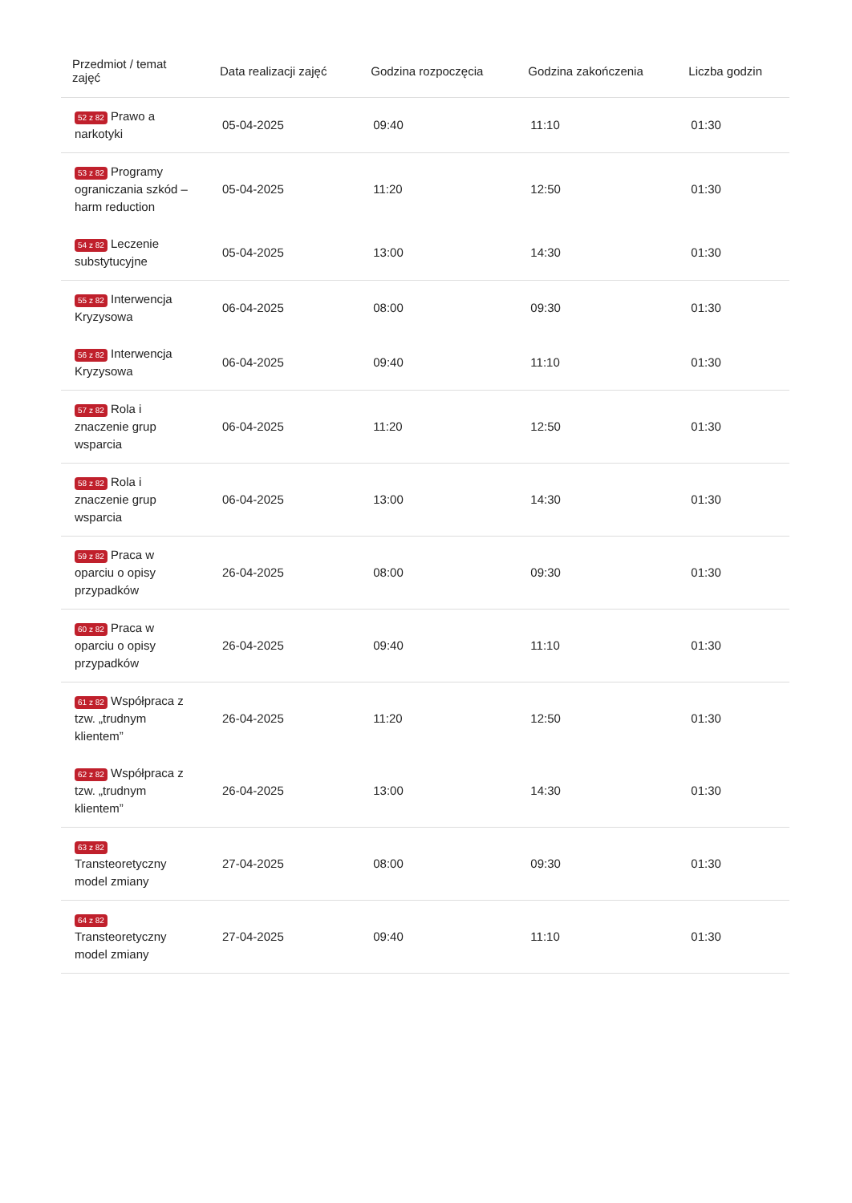| Przedmiot / temat zajęć | Data realizacji zajęć | Godzina rozpoczęcia | Godzina zakończenia | Liczba godzin |
| --- | --- | --- | --- | --- |
| 52 z 82 Prawo a narkotyki | 05-04-2025 | 09:40 | 11:10 | 01:30 |
| 53 z 82 Programy ograniczania szkód – harm reduction | 05-04-2025 | 11:20 | 12:50 | 01:30 |
| 54 z 82 Leczenie substytucyjne | 05-04-2025 | 13:00 | 14:30 | 01:30 |
| 55 z 82 Interwencja Kryzysowa | 06-04-2025 | 08:00 | 09:30 | 01:30 |
| 56 z 82 Interwencja Kryzysowa | 06-04-2025 | 09:40 | 11:10 | 01:30 |
| 57 z 82 Rola i znaczenie grup wsparcia | 06-04-2025 | 11:20 | 12:50 | 01:30 |
| 58 z 82 Rola i znaczenie grup wsparcia | 06-04-2025 | 13:00 | 14:30 | 01:30 |
| 59 z 82 Praca w oparciu o opisy przypadków | 26-04-2025 | 08:00 | 09:30 | 01:30 |
| 60 z 82 Praca w oparciu o opisy przypadków | 26-04-2025 | 09:40 | 11:10 | 01:30 |
| 61 z 82 Współpraca z tzw. „trudnym klientem” | 26-04-2025 | 11:20 | 12:50 | 01:30 |
| 62 z 82 Współpraca z tzw. „trudnym klientem” | 26-04-2025 | 13:00 | 14:30 | 01:30 |
| 63 z 82 Transteoretyczny model zmiany | 27-04-2025 | 08:00 | 09:30 | 01:30 |
| 64 z 82 Transteoretyczny model zmiany | 27-04-2025 | 09:40 | 11:10 | 01:30 |